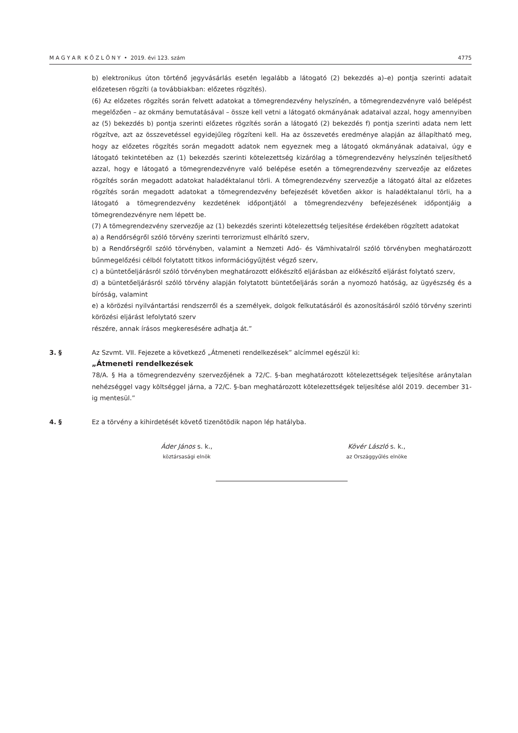M A G Y A R K Ö Z L Ö N Y • 2019. évi 123. szám 4775
b) elektronikus úton történő jegyvásárlás esetén legalább a látogató (2) bekezdés a)–e) pontja szerinti adatait előzetesen rögzíti (a továbbiakban: előzetes rögzítés).
(6) Az előzetes rögzítés során felvett adatokat a tömegrendezvény helyszínén, a tömegrendezvényre való belépést megelőzően – az okmány bemutatásával – össze kell vetni a látogató okmányának adataival azzal, hogy amennyiben az (5) bekezdés b) pontja szerinti előzetes rögzítés során a látogató (2) bekezdés f) pontja szerinti adata nem lett rögzítve, azt az összevetéssel egyidejűleg rögzíteni kell. Ha az összevetés eredménye alapján az állapítható meg, hogy az előzetes rögzítés során megadott adatok nem egyeznek meg a látogató okmányának adataival, úgy e látogató tekintetében az (1) bekezdés szerinti kötelezettség kizárólag a tömegrendezvény helyszínén teljesíthető azzal, hogy e látogató a tömegrendezvényre való belépése esetén a tömegrendezvény szervezője az előzetes rögzítés során megadott adatokat haladéktalanul törli. A tömegrendezvény szervezője a látogató által az előzetes rögzítés során megadott adatokat a tömegrendezvény befejezését követően akkor is haladéktalanul törli, ha a látogató a tömegrendezvény kezdetének időpontjától a tömegrendezvény befejezésének időpontjáig a tömegrendezvényre nem lépett be.
(7) A tömegrendezvény szervezője az (1) bekezdés szerinti kötelezettség teljesítése érdekében rögzített adatokat
a) a Rendőrségről szóló törvény szerinti terrorizmust elhárító szerv,
b) a Rendőrségről szóló törvényben, valamint a Nemzeti Adó- és Vámhivatalról szóló törvényben meghatározott bűnmegelőzési célból folytatott titkos információgyűjtést végző szerv,
c) a büntetőeljárásról szóló törvényben meghatározott előkészítő eljárásban az előkészítő eljárást folytató szerv,
d) a büntetőeljárásról szóló törvény alapján folytatott büntetőeljárás során a nyomozó hatóság, az ügyészség és a bíróság, valamint
e) a körözési nyilvántartási rendszerről és a személyek, dolgok felkutatásáról és azonosításáról szóló törvény szerinti körözési eljárást lefolytató szerv
részére, annak írásos megkeresésére adhatja át.”
3. § Az Szvmt. VII. Fejezete a következő „Átmeneti rendelkezések” alcímmel egészül ki:
„Átmeneti rendelkezések
78/A. § Ha a tömegrendezvény szervezőjének a 72/C. §-ban meghatározott kötelezettségek teljesítése aránytalan nehézséggel vagy költséggel járna, a 72/C. §-ban meghatározott kötelezettségek teljesítése alól 2019. december 31-ig mentesül.”
4. § Ez a törvény a kihirdetését követő tizenötödik napon lép hatályba.
Áder János s. k.,
köztársasági elnök
Kövér László s. k.,
az Országgyűlés elnöke